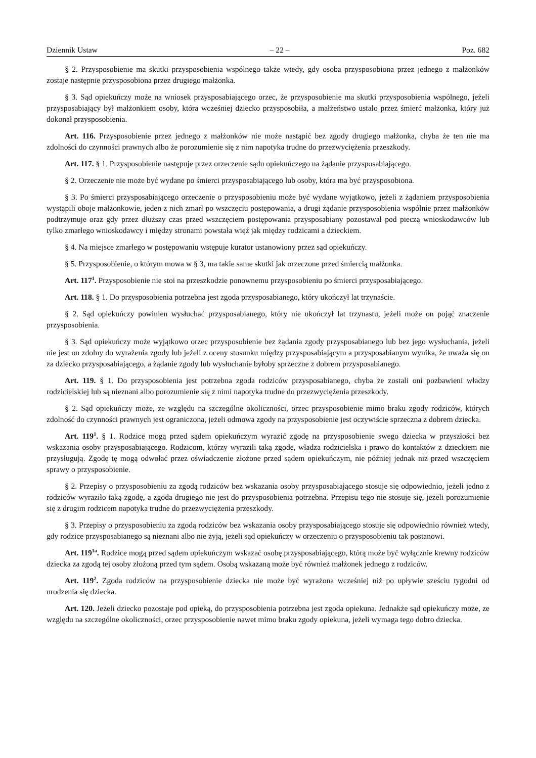Dziennik Ustaw – 22 – Poz. 682
§ 2. Przysposobienie ma skutki przysposobienia wspólnego także wtedy, gdy osoba przysposobiona przez jednego z małżonków zostaje następnie przysposobiona przez drugiego małżonka.
§ 3. Sąd opiekuńczy może na wniosek przysposabiającego orzec, że przysposobienie ma skutki przysposobienia wspólnego, jeżeli przysposabiający był małżonkiem osoby, która wcześniej dziecko przysposobiła, a małżeństwo ustało przez śmierć małżonka, który już dokonał przysposobienia.
Art. 116. Przysposobienie przez jednego z małżonków nie może nastąpić bez zgody drugiego małżonka, chyba że ten nie ma zdolności do czynności prawnych albo że porozumienie się z nim napotyka trudne do przezwyciężenia przeszkody.
Art. 117. § 1. Przysposobienie następuje przez orzeczenie sądu opiekuńczego na żądanie przysposabiającego.
§ 2. Orzeczenie nie może być wydane po śmierci przysposabiającego lub osoby, która ma być przysposobiona.
§ 3. Po śmierci przysposabiającego orzeczenie o przysposobieniu może być wydane wyjątkowo, jeżeli z żądaniem przysposobienia wystąpili oboje małżonkowie, jeden z nich zmarł po wszczęciu postępowania, a drugi żądanie przysposobienia wspólnie przez małżonków podtrzymuje oraz gdy przez dłuższy czas przed wszczęciem postępowania przysposabiany pozostawał pod pieczą wnioskodawców lub tylko zmarłego wnioskodawcy i między stronami powstała więź jak między rodzicami a dzieckiem.
§ 4. Na miejsce zmarłego w postępowaniu wstępuje kurator ustanowiony przez sąd opiekuńczy.
§ 5. Przysposobienie, o którym mowa w § 3, ma takie same skutki jak orzeczone przed śmiercią małżonka.
Art. 117<sup>1</sup>. Przysposobienie nie stoi na przeszkodzie ponownemu przysposobieniu po śmierci przysposabiającego.
Art. 118. § 1. Do przysposobienia potrzebna jest zgoda przysposabianego, który ukończył lat trzynaście.
§ 2. Sąd opiekuńczy powinien wysłuchać przysposabianego, który nie ukończył lat trzynastu, jeżeli może on pojąć znaczenie przysposobienia.
§ 3. Sąd opiekuńczy może wyjątkowo orzec przysposobienie bez żądania zgody przysposabianego lub bez jego wysłuchania, jeżeli nie jest on zdolny do wyrażenia zgody lub jeżeli z oceny stosunku między przysposabiającym a przysposabianym wynika, że uważa się on za dziecko przysposabiającego, a żądanie zgody lub wysłuchanie byłoby sprzeczne z dobrem przysposabianego.
Art. 119. § 1. Do przysposobienia jest potrzebna zgoda rodziców przysposabianego, chyba że zostali oni pozbawieni władzy rodzicielskiej lub są nieznani albo porozumienie się z nimi napotyka trudne do przezwyciężenia przeszkody.
§ 2. Sąd opiekuńczy może, ze względu na szczególne okoliczności, orzec przysposobienie mimo braku zgody rodziców, których zdolność do czynności prawnych jest ograniczona, jeżeli odmowa zgody na przysposobienie jest oczywiście sprzeczna z dobrem dziecka.
Art. 119<sup>1</sup>. § 1. Rodzice mogą przed sądem opiekuńczym wyrazić zgodę na przysposobienie swego dziecka w przyszłości bez wskazania osoby przysposabiającego. Rodzicom, którzy wyrazili taką zgodę, władza rodzicielska i prawo do kontaktów z dzieckiem nie przysługują. Zgodę tę mogą odwołać przez oświadczenie złożone przed sądem opiekuńczym, nie później jednak niż przed wszczęciem sprawy o przysposobienie.
§ 2. Przepisy o przysposobieniu za zgodą rodziców bez wskazania osoby przysposabiającego stosuje się odpowiednio, jeżeli jedno z rodziców wyraziło taką zgodę, a zgoda drugiego nie jest do przysposobienia potrzebna. Przepisu tego nie stosuje się, jeżeli porozumienie się z drugim rodzicem napotyka trudne do przezwyciężenia przeszkody.
§ 3. Przepisy o przysposobieniu za zgodą rodziców bez wskazania osoby przysposabiającego stosuje się odpowiednio również wtedy, gdy rodzice przysposabianego są nieznani albo nie żyją, jeżeli sąd opiekuńczy w orzeczeniu o przysposobieniu tak postanowi.
Art. 119<sup>1a</sup>. Rodzice mogą przed sądem opiekuńczym wskazać osobę przysposabiającego, którą może być wyłącznie krewny rodziców dziecka za zgodą tej osoby złożoną przed tym sądem. Osobą wskazaną może być również małżonek jednego z rodziców.
Art. 119<sup>2</sup>. Zgoda rodziców na przysposobienie dziecka nie może być wyrażona wcześniej niż po upływie sześciu tygodni od urodzenia się dziecka.
Art. 120. Jeżeli dziecko pozostaje pod opieką, do przysposobienia potrzebna jest zgoda opiekuna. Jednakże sąd opiekuńczy może, ze względu na szczególne okoliczności, orzec przysposobienie nawet mimo braku zgody opiekuna, jeżeli wymaga tego dobro dziecka.